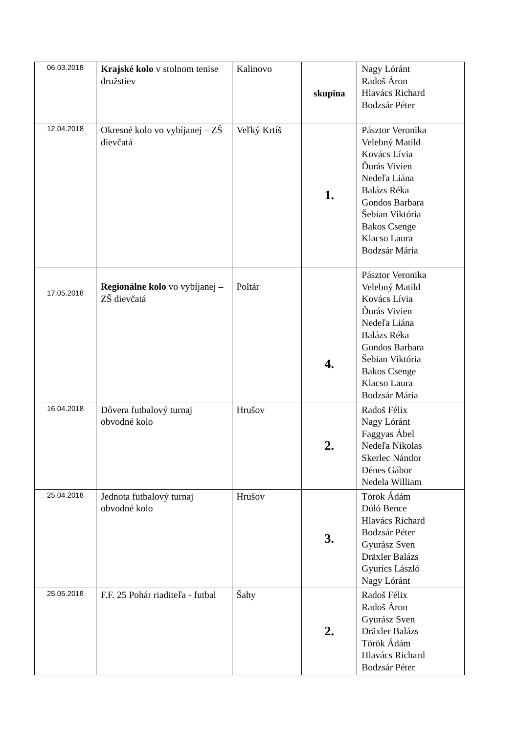| 06.03.2018 | Krajské kolo v stolnom tenise družstiev | Kalinovo | skupina | Nagy Lóránt Radoš Áron Hlavács Richard Bodzsár Péter |
| 12.04.2018 | Okresné kolo vo vybíjanej – ZŠ dievčatá | Veľký Krtíš | 1. | Pásztor Veronika Velebný Matild Kovács Lívia Ďurás Vivien Nedeľa Liána Balázs Réka Gondos Barbara Šebian Viktória Bakos Csenge Klacso Laura Bodzsár Mária |
| 17.05.2018 | Regionálne kolo vo vybíjanej – ZŠ dievčatá | Poltár | 4. | Pásztor Veronika Velebný Matild Kovács Lívia Ďurás Vivien Nedeľa Liána Balázs Réka Gondos Barbara Šebian Viktória Bakos Csenge Klacso Laura Bodzsár Mária |
| 16.04.2018 | Dôvera futbalový turnaj obvodné kolo | Hrušov | 2. | Radoš Félix Nagy Lóránt Faggyas Ábel Nedeľa Nikolas Skerlec Nándor Dénes Gábor Nedela William |
| 25.04.2018 | Jednota futbalový turnaj obvodné kolo | Hrušov | 3. | Török Ádám Dúló Bence Hlavács Richard Bodzsár Péter Gyurász Sven Dräxler Balázs Gyurics László Nagy Lóránt |
| 25.05.2018 | F.F. 25 Pohár riaditeľa - futbal | Šahy | 2. | Radoš Félix Radoš Áron Gyurász Sven Dräxler Balázs Török Ádám Hlavács Richard Bodzsár Péter |